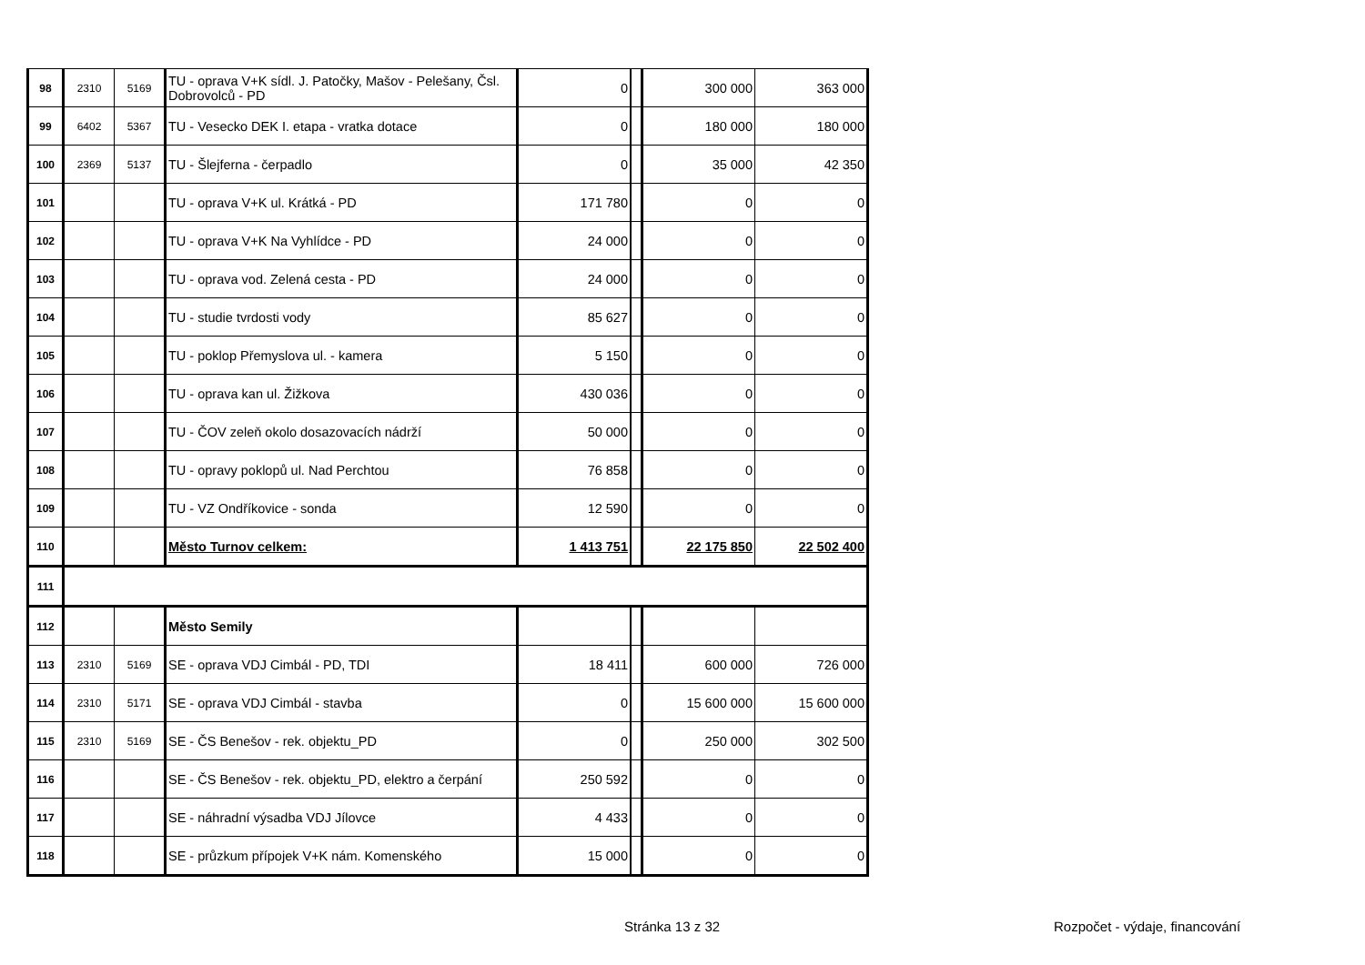| 98 | 2310 | 5169 | TU - oprava V+K sídl. J. Patočky, Mašov - Pelešany, Čsl. Dobrovolců - PD | 0 | | 300 000 | 363 000 |
| 99 | 6402 | 5367 | TU - Vesecko DEK I. etapa - vratka dotace | 0 | | 180 000 | 180 000 |
| 100 | 2369 | 5137 | TU - Šlejferna - čerpadlo | 0 | | 35 000 | 42 350 |
| 101 | | | TU - oprava V+K ul. Krátká - PD | 171 780 | | 0 | 0 |
| 102 | | | TU - oprava V+K Na Vyhlídce - PD | 24 000 | | 0 | 0 |
| 103 | | | TU - oprava vod. Zelená cesta - PD | 24 000 | | 0 | 0 |
| 104 | | | TU - studie tvrdosti vody | 85 627 | | 0 | 0 |
| 105 | | | TU - poklop Přemyslova ul. - kamera | 5 150 | | 0 | 0 |
| 106 | | | TU - oprava kan ul. Žižkova | 430 036 | | 0 | 0 |
| 107 | | | TU - ČOV zeleň okolo dosazovacích nádrží | 50 000 | | 0 | 0 |
| 108 | | | TU - opravy poklopů ul. Nad Perchtou | 76 858 | | 0 | 0 |
| 109 | | | TU - VZ Ondříkovice - sonda | 12 590 | | 0 | 0 |
| 110 | | | Město Turnov celkem: | 1 413 751 | | 22 175 850 | 22 502 400 |
| 111 | | | | | | | |
| 112 | | | Město Semily | | | | |
| 113 | 2310 | 5169 | SE - oprava VDJ Cimbál - PD, TDI | 18 411 | | 600 000 | 726 000 |
| 114 | 2310 | 5171 | SE - oprava VDJ Cimbál - stavba | 0 | | 15 600 000 | 15 600 000 |
| 115 | 2310 | 5169 | SE - ČS Benešov - rek. objektu_PD | 0 | | 250 000 | 302 500 |
| 116 | | | SE - ČS Benešov - rek. objektu_PD, elektro a čerpání | 250 592 | | 0 | 0 |
| 117 | | | SE - náhradní výsadba VDJ Jílovce | 4 433 | | 0 | 0 |
| 118 | | | SE - průzkum přípojek V+K nám. Komenského | 15 000 | | 0 | 0 |
Stránka 13 z 32 Rozpočet - výdaje, financování